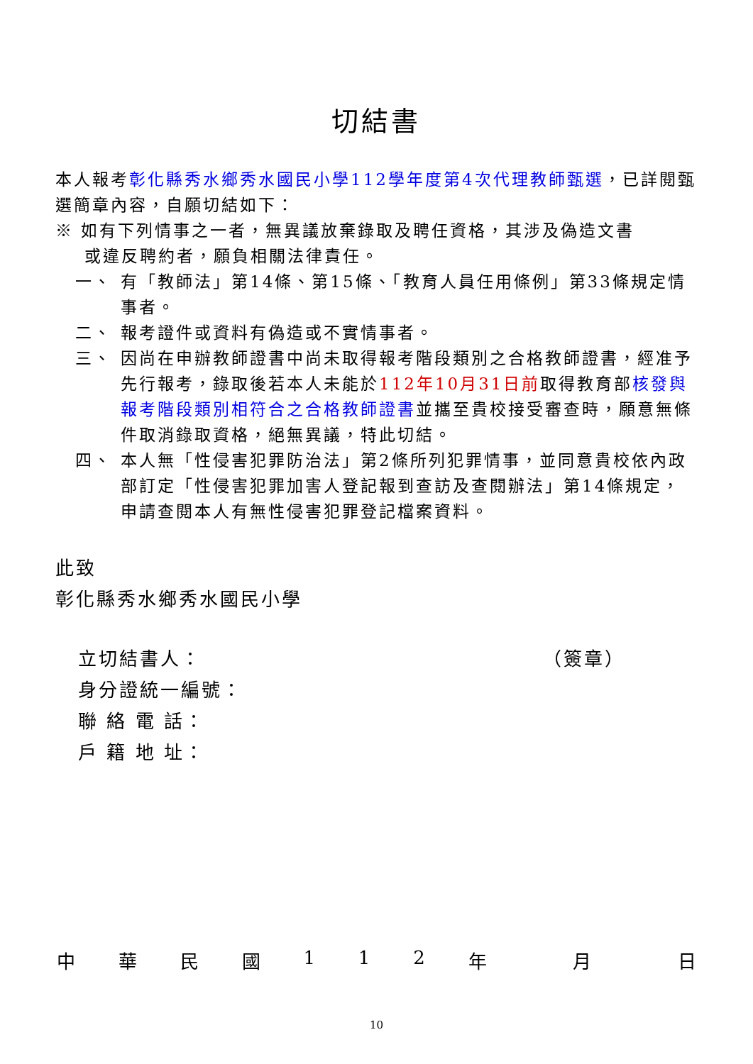切結書
本人報考彰化縣秀水鄉秀水國民小學112學年度第4次代理教師甄選，已詳閱甄選簡章內容，自願切結如下：
※ 如有下列情事之一者，無異議放棄錄取及聘任資格，其涉及偽造文書
或違反聘約者，願負相關法律責任。
一、 有「教師法」第14條、第15條、「教育人員任用條例」第33條規定情事者。
二、 報考證件或資料有偽造或不實情事者。
三、 因尚在申辦教師證書中尚未取得報考階段類別之合格教師證書，經准予先行報考，錄取後若本人未能於112年10月31日前取得教育部核發與報考階段類別相符合之合格教師證書並攜至貴校接受審查時，願意無條件取消錄取資格，絕無異議，特此切結。
四、 本人無「性侵害犯罪防治法」第2條所列犯罪情事，並同意貴校依內政部訂定「性侵害犯罪加害人登記報到查訪及查閱辦法」第14條規定，申請查閱本人有無性侵害犯罪登記檔案資料。
此致
彰化縣秀水鄉秀水國民小學
立切結書人： （簽章）
身分證統一編號：
聯 絡 電 話：
戶 籍 地 址：
中華民國 112 年 月 日
10